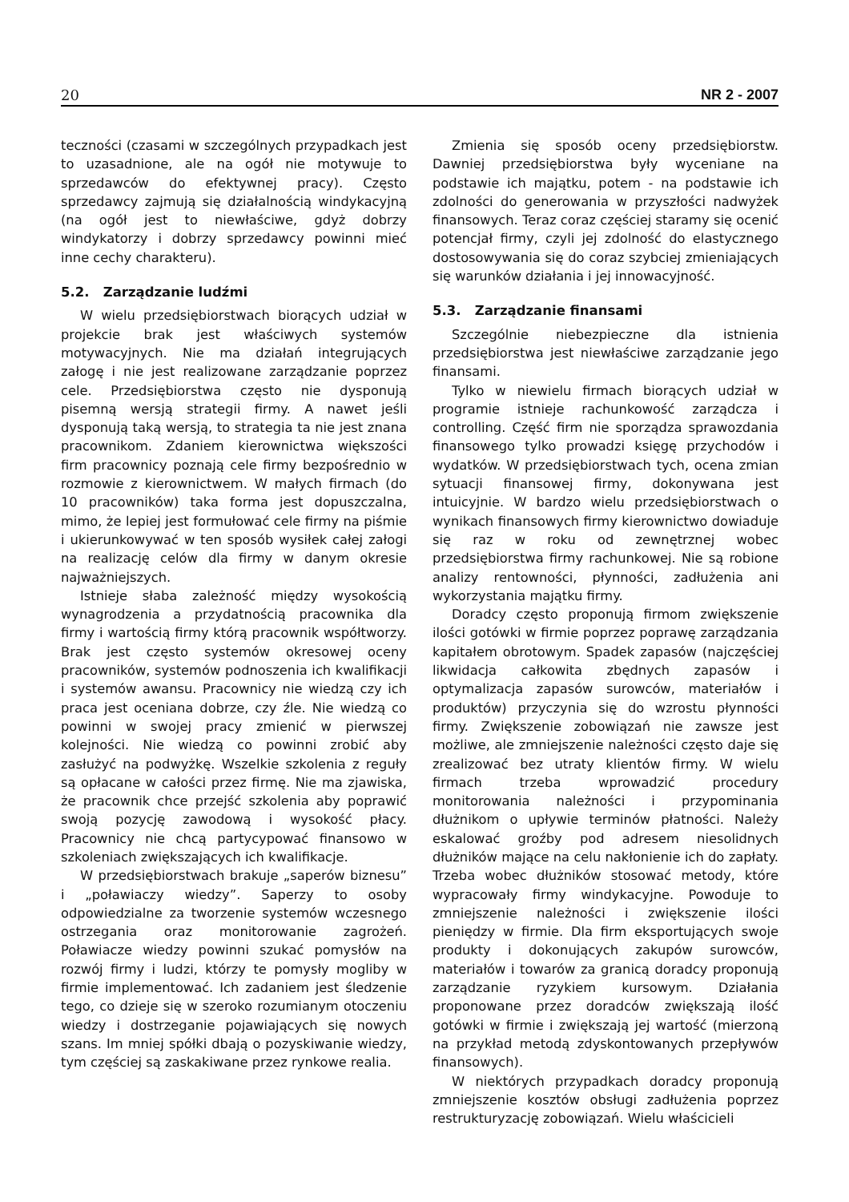20 NR 2 - 2007
teczności (czasami w szczególnych przypadkach jest to uzasadnione, ale na ogół nie motywuje to sprzedawców do efektywnej pracy). Często sprzedawcy zajmują się działalnością windykacyjną (na ogół jest to niewłaściwe, gdyż dobrzy windykatorzy i dobrzy sprzedawcy powinni mieć inne cechy charakteru).
5.2. Zarządzanie ludźmi
W wielu przedsiębiorstwach biorących udział w projekcie brak jest właściwych systemów motywacyjnych. Nie ma działań integrujących załogę i nie jest realizowane zarządzanie poprzez cele. Przedsiębiorstwa często nie dysponują pisemną wersją strategii firmy. A nawet jeśli dysponują taką wersją, to strategia ta nie jest znana pracownikom. Zdaniem kierownictwa większości firm pracownicy poznają cele firmy bezpośrednio w rozmowie z kierownictwem. W małych firmach (do 10 pracowników) taka forma jest dopuszczalna, mimo, że lepiej jest formułować cele firmy na piśmie i ukierunkowywać w ten sposób wysiłek całej załogi na realizację celów dla firmy w danym okresie najważniejszych.
Istnieje słaba zależność między wysokością wynagrodzenia a przydatnością pracownika dla firmy i wartością firmy którą pracownik współtworzy. Brak jest często systemów okresowej oceny pracowników, systemów podnoszenia ich kwalifikacji i systemów awansu. Pracownicy nie wiedzą czy ich praca jest oceniana dobrze, czy źle. Nie wiedzą co powinni w swojej pracy zmienić w pierwszej kolejności. Nie wiedzą co powinni zrobić aby zasłużyć na podwyżkę. Wszelkie szkolenia z reguły są opłacane w całości przez firmę. Nie ma zjawiska, że pracownik chce przejść szkolenia aby poprawić swoją pozycję zawodową i wysokość płacy. Pracownicy nie chcą partycypować finansowo w szkoleniach zwiększających ich kwalifikacje.
W przedsiębiorstwach brakuje „saperów biznesu” i „poławiaczy wiedzy”. Saperzy to osoby odpowiedzialne za tworzenie systemów wczesnego ostrzegania oraz monitorowanie zagrożeń. Poławiacze wiedzy powinni szukać pomysłów na rozwój firmy i ludzi, którzy te pomysły mogliby w firmie implementować. Ich zadaniem jest śledzenie tego, co dzieje się w szeroko rozumianym otoczeniu wiedzy i dostrzeganie pojawiających się nowych szans. Im mniej spółki dbają o pozyskiwanie wiedzy, tym częściej są zaskakiwane przez rynkowe realia.
Zmienia się sposób oceny przedsiębiorstw. Dawniej przedsiębiorstwa były wyceniane na podstawie ich majątku, potem - na podstawie ich zdolności do generowania w przyszłości nadwyżek finansowych. Teraz coraz częściej staramy się ocenić potencjał firmy, czyli jej zdolność do elastycznego dostosowywania się do coraz szybciej zmieniających się warunków działania i jej innowacyjność.
5.3. Zarządzanie finansami
Szczególnie niebezpieczne dla istnienia przedsiębiorstwa jest niewłaściwe zarządzanie jego finansami.
Tylko w niewielu firmach biorących udział w programie istnieje rachunkowość zarządcza i controlling. Część firm nie sporządza sprawozdania finansowego tylko prowadzi księgę przychodów i wydatków. W przedsiębiorstwach tych, ocena zmian sytuacji finansowej firmy, dokonywana jest intuicyjnie. W bardzo wielu przedsiębiorstwach o wynikach finansowych firmy kierownictwo dowiaduje się raz w roku od zewnętrznej wobec przedsiębiorstwa firmy rachunkowej. Nie są robione analizy rentowności, płynności, zadłużenia ani wykorzystania majątku firmy.
Doradcy często proponują firmom zwiększenie ilości gotówki w firmie poprzez poprawę zarządzania kapitałem obrotowym. Spadek zapasów (najczęściej likwidacja całkowita zbędnych zapasów i optymalizacja zapasów surowców, materiałów i produktów) przyczynia się do wzrostu płynności firmy. Zwiększenie zobowiązań nie zawsze jest możliwe, ale zmniejszenie należności często daje się zrealizować bez utraty klientów firmy. W wielu firmach trzeba wprowadzić procedury monitorowania należności i przypominania dłużnikom o upływie terminów płatności. Należy eskalować groźby pod adresem niesolidnych dłużników mające na celu nakłonienie ich do zapłaty. Trzeba wobec dłużników stosować metody, które wypracowały firmy windykacyjne. Powoduje to zmniejszenie należności i zwiększenie ilości pieniędzy w firmie. Dla firm eksportujących swoje produkty i dokonujących zakupów surowców, materiałów i towarów za granicą doradcy proponują zarządzanie ryzykiem kursowym. Działania proponowane przez doradców zwiększają ilość gotówki w firmie i zwiększają jej wartość (mierzoną na przykład metodą zdyskontowanych przepływów finansowych).
W niektórych przypadkach doradcy proponują zmniejszenie kosztów obsługi zadłużenia poprzez restrukturyzację zobowiązań. Wielu właścicieli